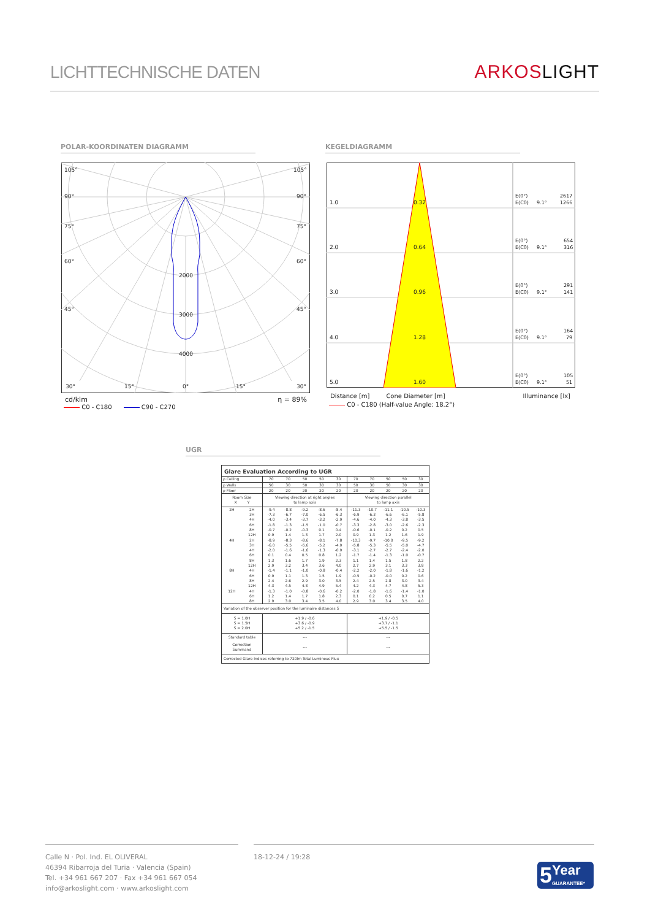LICHTTECHNISCHE DATEN
ARKOS LIGHT
POLAR-KOORDINATEN DIAGRAMM KEGELDIAGRAMM
105°
105°
90°
90°
75°
75°
60°
60°
45°
45°
2000
3000
4000
30°
15°
0°
15°
30°
cd/klm η = 89%
C0 - C180 C90 - C270
1.0
0.32
2.0
0.64
3.0
0.96
4.0
1.28
5.0
1.60
E(0°)
2617
E(C0)
9.1°
1266
E(0°)
654
E(C0)
9.1°
316
E(0°)
291
E(C0)
9.1°
141
E(0°)
164
E(C0)
9.1°
79
E(0°)
105
E(C0)
9.1°
51
Distance [m] Cone Diameter [m] Illuminance [lx]
C0 - C180 (Half-value Angle: 18.2°)
UGR
| Glare Evaluation According to UGR | | | | | | | | | | | |
| --- | --- | --- | --- | --- | --- | --- | --- | --- | --- | --- | --- |
| ρ Ceiling | | 70 | 70 | 50 | 50 | 30 | 70 | 70 | 50 | 50 | 30 |
| ρ Walls | | 50 | 30 | 50 | 30 | 30 | 50 | 30 | 50 | 30 | 30 |
| ρ Floor | | 20 | 20 | 20 | 20 | 20 | 20 | 20 | 20 | 20 | 20 |
| Room Size X Y | | Viewing direction at right angles to lamp axis | | | | | Viewing direction parallel to lamp axis | | | | |
| 2H | 2H | -9.4 | -8.8 | -9.2 | -8.6 | -8.4 | -11.3 | -10.7 | -11.1 | -10.5 | -10.3 |
| | 3H | -7.3 | -6.7 | -7.0 | -6.5 | -6.3 | -6.9 | -6.3 | -6.6 | -6.1 | -5.8 |
| | 4H | -4.0 | -3.4 | -3.7 | -3.2 | -2.9 | -4.6 | -4.0 | -4.3 | -3.8 | -3.5 |
| | 6H | -1.8 | -1.3 | -1.5 | -1.0 | -0.7 | -3.3 | -2.8 | -3.0 | -2.6 | -2.3 |
| | 8H | -0.7 | -0.2 | -0.3 | 0.1 | 0.4 | -0.6 | -0.1 | -0.2 | 0.2 | 0.5 |
| | 12H | 0.9 | 1.4 | 1.3 | 1.7 | 2.0 | 0.9 | 1.3 | 1.2 | 1.6 | 1.9 |
| 4H | 2H | -8.9 | -8.3 | -8.6 | -8.1 | -7.8 | -10.3 | -9.7 | -10.0 | -9.5 | -9.2 |
| | 3H | -6.0 | -5.5 | -5.6 | -5.2 | -4.9 | -5.8 | -5.3 | -5.5 | -5.0 | -4.7 |
| | 4H | -2.0 | -1.6 | -1.6 | -1.3 | -0.9 | -3.1 | -2.7 | -2.7 | -2.4 | -2.0 |
| | 6H | 0.1 | 0.4 | 0.5 | 0.8 | 1.2 | -1.7 | -1.4 | -1.3 | -1.0 | -0.7 |
| | 8H | 1.3 | 1.6 | 1.7 | 1.9 | 2.3 | 1.1 | 1.4 | 1.5 | 1.8 | 2.2 |
| | 12H | 2.9 | 3.2 | 3.4 | 3.6 | 4.0 | 2.7 | 2.9 | 3.1 | 3.3 | 3.8 |
| 8H | 4H | -1.4 | -1.1 | -1.0 | -0.8 | -0.4 | -2.2 | -2.0 | -1.8 | -1.6 | -1.2 |
| | 6H | 0.9 | 1.1 | 1.3 | 1.5 | 1.9 | -0.5 | -0.2 | -0.0 | 0.2 | 0.6 |
| | 8H | 2.4 | 2.6 | 2.9 | 3.0 | 3.5 | 2.4 | 2.5 | 2.8 | 3.0 | 3.4 |
| | 12H | 4.3 | 4.5 | 4.8 | 4.9 | 5.4 | 4.2 | 4.3 | 4.7 | 4.8 | 5.3 |
| 12H | 4H | -1.3 | -1.0 | -0.8 | -0.6 | -0.2 | -2.0 | -1.8 | -1.6 | -1.4 | -1.0 |
| | 6H | 1.2 | 1.4 | 1.7 | 1.8 | 2.3 | 0.1 | 0.2 | 0.5 | 0.7 | 1.1 |
| | 8H | 2.9 | 3.0 | 3.4 | 3.5 | 4.0 | 2.9 | 3.0 | 3.4 | 3.5 | 4.0 |
| Variation of the observer position for the luminaire distances S | | | | | | | | | | | |
| S = 1.0H S = 1.5H S = 2.0H | | +1.9 / -0.6 +3.6 / -0.9 +5.2 / -1.5 | | | | | +1.9 / -0.5 +3.7 / -1.1 +5.5 / -1.5 | | | | |
| Standard table | | --- | | | | | --- | | | | |
| Correction Summand | | --- | | | | | --- | | | | |
| Corrected Glare Indices referring to 720lm Total Luminous Flux | | | | | | | | | | | |
Calle N · Pol. Ind. EL OLIVERAL
46394 Ribarroja del Turia · Valencia (Spain)
Tel. +34 961 667 207 · Fax +34 961 667 054
info@arkoslight.com · www.arkoslight.com
18-12-24 / 19:28
5 Year
GUARANTEE*